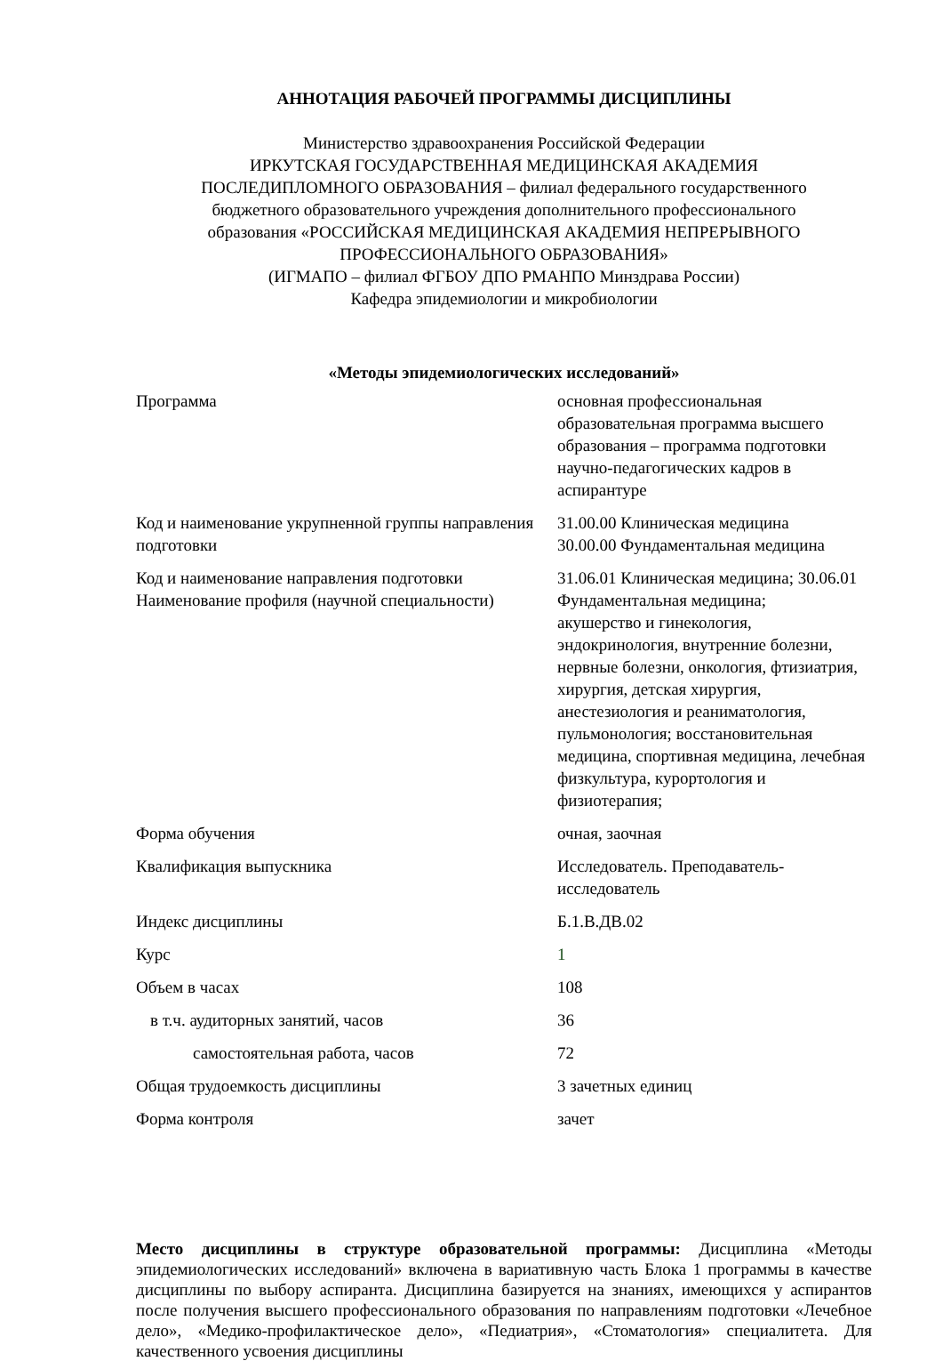АННОТАЦИЯ РАБОЧЕЙ ПРОГРАММЫ ДИСЦИПЛИНЫ
Министерство здравоохранения Российской Федерации
ИРКУТСКАЯ ГОСУДАРСТВЕННАЯ МЕДИЦИНСКАЯ АКАДЕМИЯ
ПОСЛЕДИПЛОМНОГО ОБРАЗОВАНИЯ – филиал федерального государственного
бюджетного образовательного учреждения дополнительного профессионального
образования «РОССИЙСКАЯ МЕДИЦИНСКАЯ АКАДЕМИЯ НЕПРЕРЫВНОГО
ПРОФЕССИОНАЛЬНОГО ОБРАЗОВАНИЯ»
(ИГМАПО – филиал ФГБОУ ДПО РМАНПО Минздрава России)
Кафедра эпидемиологии и микробиологии
«Методы эпидемиологических исследований»
| Программа | основная профессиональная образовательная программа высшего образования – программа подготовки научно-педагогических кадров в аспирантуре |
| Код и наименование укрупненной группы направления подготовки | 31.00.00 Клиническая медицина 30.00.00 Фундаментальная медицина |
| Код и наименование направления подготовки Наименование профиля (научной специальности) | 31.06.01 Клиническая медицина; 30.06.01 Фундаментальная медицина; акушерство и гинекология, эндокринология, внутренние болезни, нервные болезни, онкология, фтизиатрия, хирургия, детская хирургия, анестезиология и реаниматология, пульмонология; восстановительная медицина, спортивная медицина, лечебная физкультура, курортология и физиотерапия; |
| Форма обучения | очная, заочная |
| Квалификация выпускника | Исследователь. Преподаватель-исследователь |
| Индекс дисциплины | Б.1.В.ДВ.02 |
| Курс | 1 |
| Объем в часах | 108 |
| в т.ч. аудиторных занятий, часов | 36 |
| самостоятельная работа, часов | 72 |
| Общая трудоемкость дисциплины | 3 зачетных единиц |
| Форма контроля | зачет |
Место дисциплины в структуре образовательной программы: Дисциплина «Методы эпидемиологических исследований» включена в вариативную часть Блока 1 программы в качестве дисциплины по выбору аспиранта. Дисциплина базируется на знаниях, имеющихся у аспирантов после получения высшего профессионального образования по направлениям подготовки «Лечебное дело», «Медико-профилактическое дело», «Педиатрия», «Стоматология» специалитета. Для качественного усвоения дисциплины